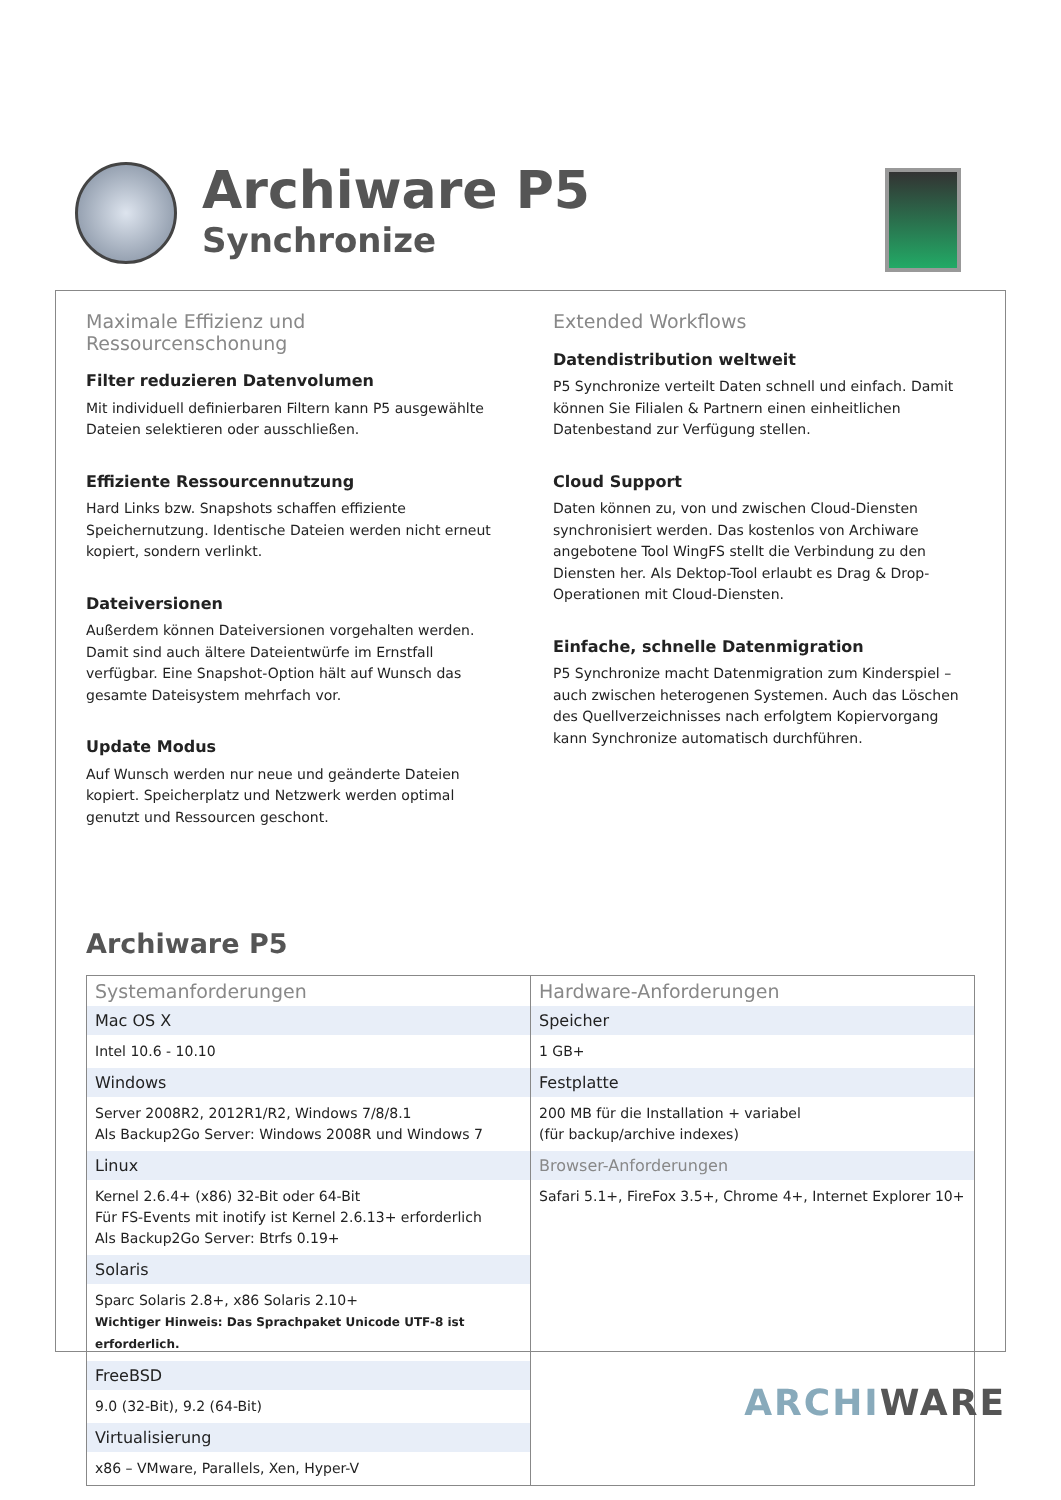Archiware P5
Synchronize
Maximale Effizienz und Ressourcenschonung
Filter reduzieren Datenvolumen
Mit individuell definierbaren Filtern kann P5 ausgewählte Dateien selektieren oder ausschließen.
Effiziente Ressourcennutzung
Hard Links bzw. Snapshots schaffen effiziente Speichernutzung. Identische Dateien werden nicht erneut kopiert, sondern verlinkt.
Dateiversionen
Außerdem können Dateiversionen vorgehalten werden. Damit sind auch ältere Dateientwürfe im Ernstfall verfügbar. Eine Snapshot-Option hält auf Wunsch das gesamte Dateisystem mehrfach vor.
Update Modus
Auf Wunsch werden nur neue und geänderte Dateien kopiert. Speicherplatz und Netzwerk werden optimal genutzt und Ressourcen geschont.
Extended Workflows
Datendistribution weltweit
P5 Synchronize verteilt Daten schnell und einfach. Damit können Sie Filialen & Partnern einen einheitlichen Datenbestand zur Verfügung stellen.
Cloud Support
Daten können zu, von und zwischen Cloud-Diensten synchronisiert werden. Das kostenlos von Archiware angebotene Tool WingFS stellt die Verbindung zu den Diensten her. Als Dektop-Tool erlaubt es Drag & Drop-Operationen mit Cloud-Diensten.
Einfache, schnelle Datenmigration
P5 Synchronize macht Datenmigration zum Kinderspiel – auch zwischen heterogenen Systemen. Auch das Löschen des Quellverzeichnisses nach erfolgtem Kopiervorgang kann Synchronize automatisch durchführen.
Archiware P5
| Systemanforderungen Mac OS X Intel 10.6 - 10.10 Windows Server 2008R2, 2012R1/R2, Windows 7/8/8.1 Als Backup2Go Server: Windows 2008R und Windows 7 Linux Kernel 2.6.4+ (x86) 32-Bit oder 64-Bit Für FS-Events mit inotify ist Kernel 2.6.13+ erforderlich Als Backup2Go Server: Btrfs 0.19+ Solaris Sparc Solaris 2.8+, x86 Solaris 2.10+ Wichtiger Hinweis: Das Sprachpaket Unicode UTF-8 ist erforderlich. FreeBSD 9.0 (32-Bit), 9.2 (64-Bit) Virtualisierung x86 – VMware, Parallels, Xen, Hyper-V | Hardware-Anforderungen Speicher 1 GB+ Festplatte 200 MB für die Installation + variabel (für backup/archive indexes) Browser-Anforderungen Safari 5.1+, FireFox 3.5+, Chrome 4+, Internet Explorer 10+ |
ARCHI WARE